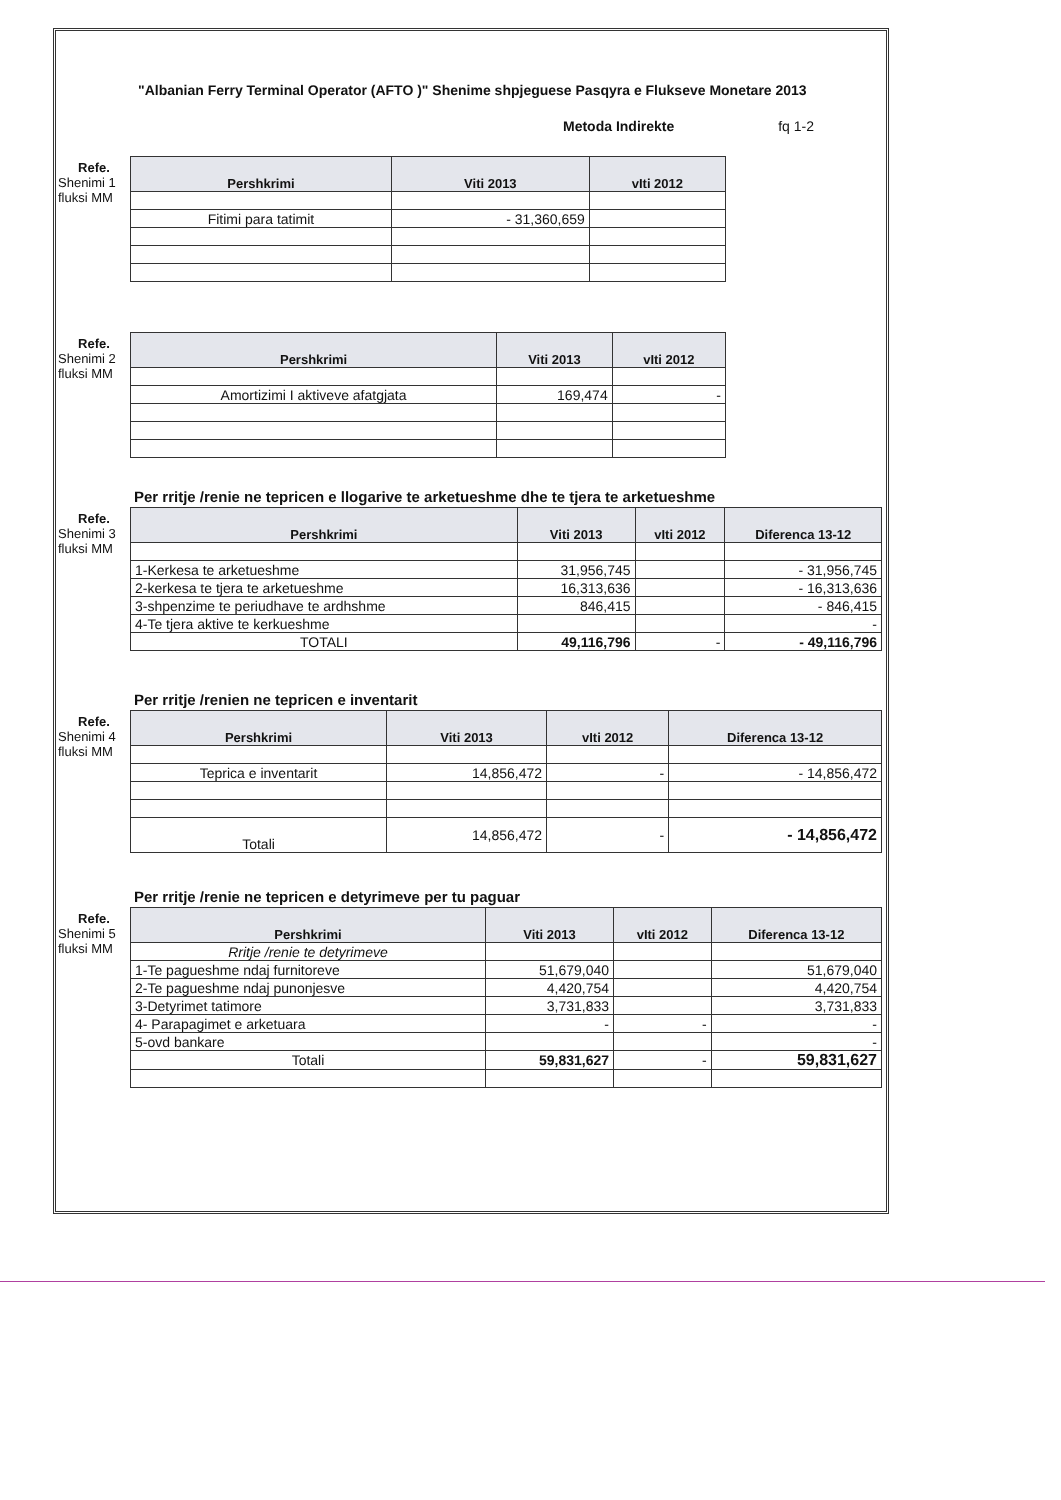"Albanian Ferry Terminal Operator (AFTO )" Shenime shpjeguese Pasqyra e Flukseve Monetare 2013
Metoda Indirekte fq 1-2
Refe.
Shenimi 1
fluksi MM
| Pershkrimi | Viti 2013 | vIti 2012 |
| --- | --- | --- |
| Fitimi para tatimit | - 31,360,659 | |
Refe.
Shenimi 2
fluksi MM
| Pershkrimi | Viti 2013 | vIti 2012 |
| --- | --- | --- |
| Amortizimi I aktiveve afatgjata | 169,474 | - |
Per rritje /renie ne tepricen e llogarive te arketueshme dhe te tjera te arketueshme
Refe.
Shenimi 3
fluksi MM
| Pershkrimi | Viti 2013 | vIti 2012 | Diferenca 13-12 |
| --- | --- | --- | --- |
| 1-Kerkesa te arketueshme | 31,956,745 | | - 31,956,745 |
| 2-kerkesa te tjera te arketueshme | 16,313,636 | | - 16,313,636 |
| 3-shpenzime te periudhave te ardhshme | 846,415 | | - 846,415 |
| 4-Te tjera aktive te kerkueshme | | | - |
| TOTALI | 49,116,796 | - | - 49,116,796 |
Per rritje /renien ne tepricen e inventarit
Refe.
Shenimi 4
fluksi MM
| Pershkrimi | Viti 2013 | vIti 2012 | Diferenca 13-12 |
| --- | --- | --- | --- |
| Teprica e inventarit | 14,856,472 | - | - 14,856,472 |
| Totali | 14,856,472 | - | - 14,856,472 |
Per rritje /renie ne tepricen e detyrimeve per tu paguar
Refe.
Shenimi 5
fluksi MM
| Pershkrimi | Viti 2013 | vIti 2012 | Diferenca 13-12 |
| --- | --- | --- | --- |
| Rritje /renie te detyrimeve | | | |
| 1-Te pagueshme ndaj furnitoreve | 51,679,040 | | 51,679,040 |
| 2-Te pagueshme ndaj punonjesve | 4,420,754 | | 4,420,754 |
| 3-Detyrimet tatimore | 3,731,833 | | 3,731,833 |
| 4- Parapagimet e arketuara | - | - | - |
| 5-ovd bankare | | | - |
| Totali | 59,831,627 | - | 59,831,627 |